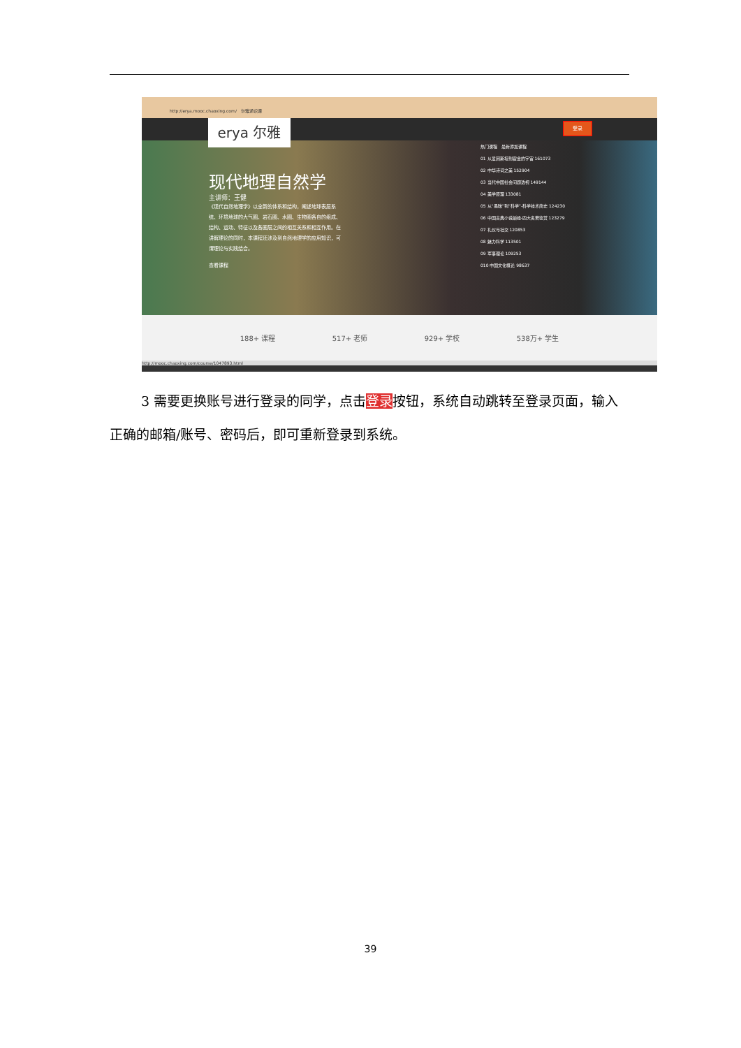http://erya.mooc.chaoxing.com/ 尔雅通识课
现代地理自然学
主讲师：王健
《现代自然地理学》以全新的体系和结构，阐述地球表层系统、环境地球的大气圈、岩石圈、水圈、生物圈各自的组成、结构、运动、特征以及各圈层之间的相互关系和相互作用。在讲解理论的同时，本课程还涉及到自然地理学的应用知识，可谓理论与实践结合。
查看课程
erya 尔雅 登录
热门课程 最新添加课程
01 从爱因斯坦到霍金的宇宙 161073
02 中华诗词之美 152904
03 当代中国社会问题透视 149144
04 美学原理 133081
05 从“愚昧”到“科学”-科学技术简史 124230
06 中国古典小说巅峰-四大名著鉴赏 123279
07 礼仪与社交 120853
08 魅力科学 113501
09 军事理论 109253
010 中国文化概论 98637
188+ 课程 517+ 老师 929+ 学校 538万+ 学生
http://mooc.chaoxing.com/course/1047893.html
3 需要更换账号进行登录的同学，点击登录按钮，系统自动跳转至登录页面，输入正确的邮箱/账号、密码后，即可重新登录到系统。
39